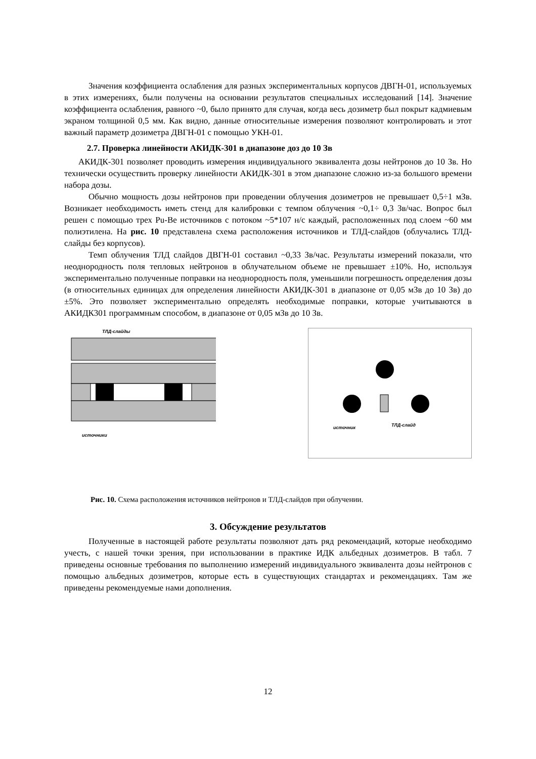Значения коэффициента ослабления для разных экспериментальных корпусов ДВГН-01, используемых в этих измерениях, были получены на основании результатов специальных исследований [14]. Значение коэффициента ослабления, равного ~0, было принято для случая, когда весь дозиметр был покрыт кадмиевым экраном толщиной 0,5 мм. Как видно, данные относительные измерения позволяют контролировать и этот важный параметр дозиметра ДВГН-01 с помощью УКН-01.
2.7. Проверка линейности АКИДК-301 в диапазоне доз до 10 Зв
АКИДК-301 позволяет проводить измерения индивидуального эквивалента дозы нейтронов до 10 Зв. Но технически осуществить проверку линейности АКИДК-301 в этом диапазоне сложно из-за большого времени набора дозы.
Обычно мощность дозы нейтронов при проведении облучения дозиметров не превышает 0,5÷1 мЗв. Возникает необходимость иметь стенд для калибровки с темпом облучения ~0,1÷ 0,3 Зв/час. Вопрос был решен с помощью трех Pu-Be источников с потоком ~5*107 н/с каждый, расположенных под слоем ~60 мм полиэтилена. На рис. 10 представлена схема расположения источников и ТЛД-слайдов (облучались ТЛД-слайды без корпусов).
Темп облучения ТЛД слайдов ДВГН-01 составил ~0,33 Зв/час. Результаты измерений показали, что неоднородность поля тепловых нейтронов в облучательном объеме не превышает ±10%. Но, используя экспериментально полученные поправки на неоднородность поля, уменьшили погрешность определения дозы (в относительных единицах для определения линейности АКИДК-301 в диапазоне от 0,05 мЗв до 10 Зв) до ±5%. Это позволяет экспериментально определять необходимые поправки, которые учитываются в АКИДК301 программным способом, в диапазоне от 0,05 мЗв до 10 Зв.
ТЛД-слайды
источники
источник
ТЛД-слайд
Рис. 10. Схема расположения источников нейтронов и ТЛД-слайдов при облучении.
3. Обсуждение результатов
Полученные в настоящей работе результаты позволяют дать ряд рекомендаций, которые необходимо учесть, с нашей точки зрения, при использовании в практике ИДК альбедных дозиметров. В табл. 7 приведены основные требования по выполнению измерений индивидуального эквивалента дозы нейтронов с помощью альбедных дозиметров, которые есть в существующих стандартах и рекомендациях. Там же приведены рекомендуемые нами дополнения.
12